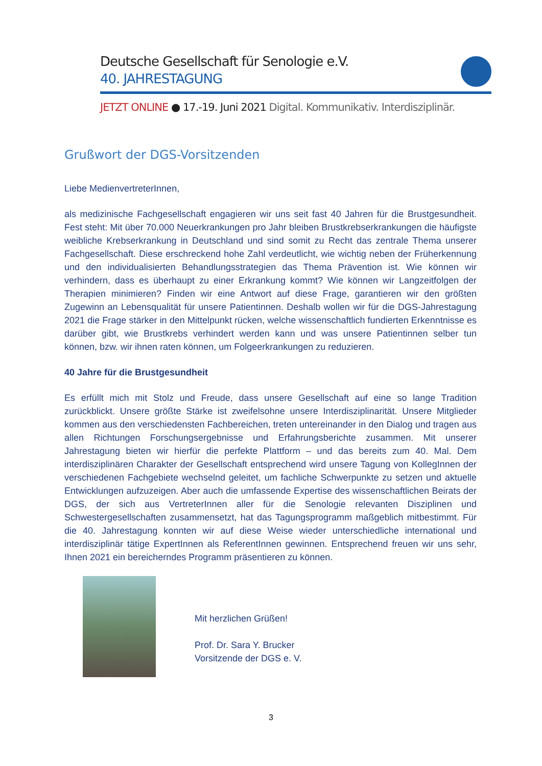Deutsche Gesellschaft für Senologie e.V.
40. JAHRESTAGUNG
JETZT ONLINE ● 17.-19. Juni 2021 Digital. Kommunikativ. Interdisziplinär.
Grußwort der DGS-Vorsitzenden
Liebe MedienvertreterInnen,
als medizinische Fachgesellschaft engagieren wir uns seit fast 40 Jahren für die Brustgesundheit. Fest steht: Mit über 70.000 Neuerkrankungen pro Jahr bleiben Brustkrebserkrankungen die häufigste weibliche Krebserkrankung in Deutschland und sind somit zu Recht das zentrale Thema unserer Fachgesellschaft. Diese erschreckend hohe Zahl verdeutlicht, wie wichtig neben der Früherkennung und den individualisierten Behandlungsstrategien das Thema Prävention ist. Wie können wir verhindern, dass es überhaupt zu einer Erkrankung kommt? Wie können wir Langzeitfolgen der Therapien minimieren? Finden wir eine Antwort auf diese Frage, garantieren wir den größten Zugewinn an Lebensqualität für unsere Patientinnen. Deshalb wollen wir für die DGS-Jahrestagung 2021 die Frage stärker in den Mittelpunkt rücken, welche wissenschaftlich fundierten Erkenntnisse es darüber gibt, wie Brustkrebs verhindert werden kann und was unsere Patientinnen selber tun können, bzw. wir ihnen raten können, um Folgeerkrankungen zu reduzieren.
40 Jahre für die Brustgesundheit
Es erfüllt mich mit Stolz und Freude, dass unsere Gesellschaft auf eine so lange Tradition zurückblickt. Unsere größte Stärke ist zweifelsohne unsere Interdisziplinarität. Unsere Mitglieder kommen aus den verschiedensten Fachbereichen, treten untereinander in den Dialog und tragen aus allen Richtungen Forschungsergebnisse und Erfahrungsberichte zusammen. Mit unserer Jahrestagung bieten wir hierfür die perfekte Plattform – und das bereits zum 40. Mal. Dem interdisziplinären Charakter der Gesellschaft entsprechend wird unsere Tagung von KollegInnen der verschiedenen Fachgebiete wechselnd geleitet, um fachliche Schwerpunkte zu setzen und aktuelle Entwicklungen aufzuzeigen. Aber auch die umfassende Expertise des wissenschaftlichen Beirats der DGS, der sich aus VertreterInnen aller für die Senologie relevanten Disziplinen und Schwestergesellschaften zusammensetzt, hat das Tagungsprogramm maßgeblich mitbestimmt. Für die 40. Jahrestagung konnten wir auf diese Weise wieder unterschiedliche international und interdisziplinär tätige ExpertInnen als ReferentInnen gewinnen. Entsprechend freuen wir uns sehr, Ihnen 2021 ein bereicherndes Programm präsentieren zu können.
Mit herzlichen Grüßen!
Prof. Dr. Sara Y. Brucker
Vorsitzende der DGS e. V.
3